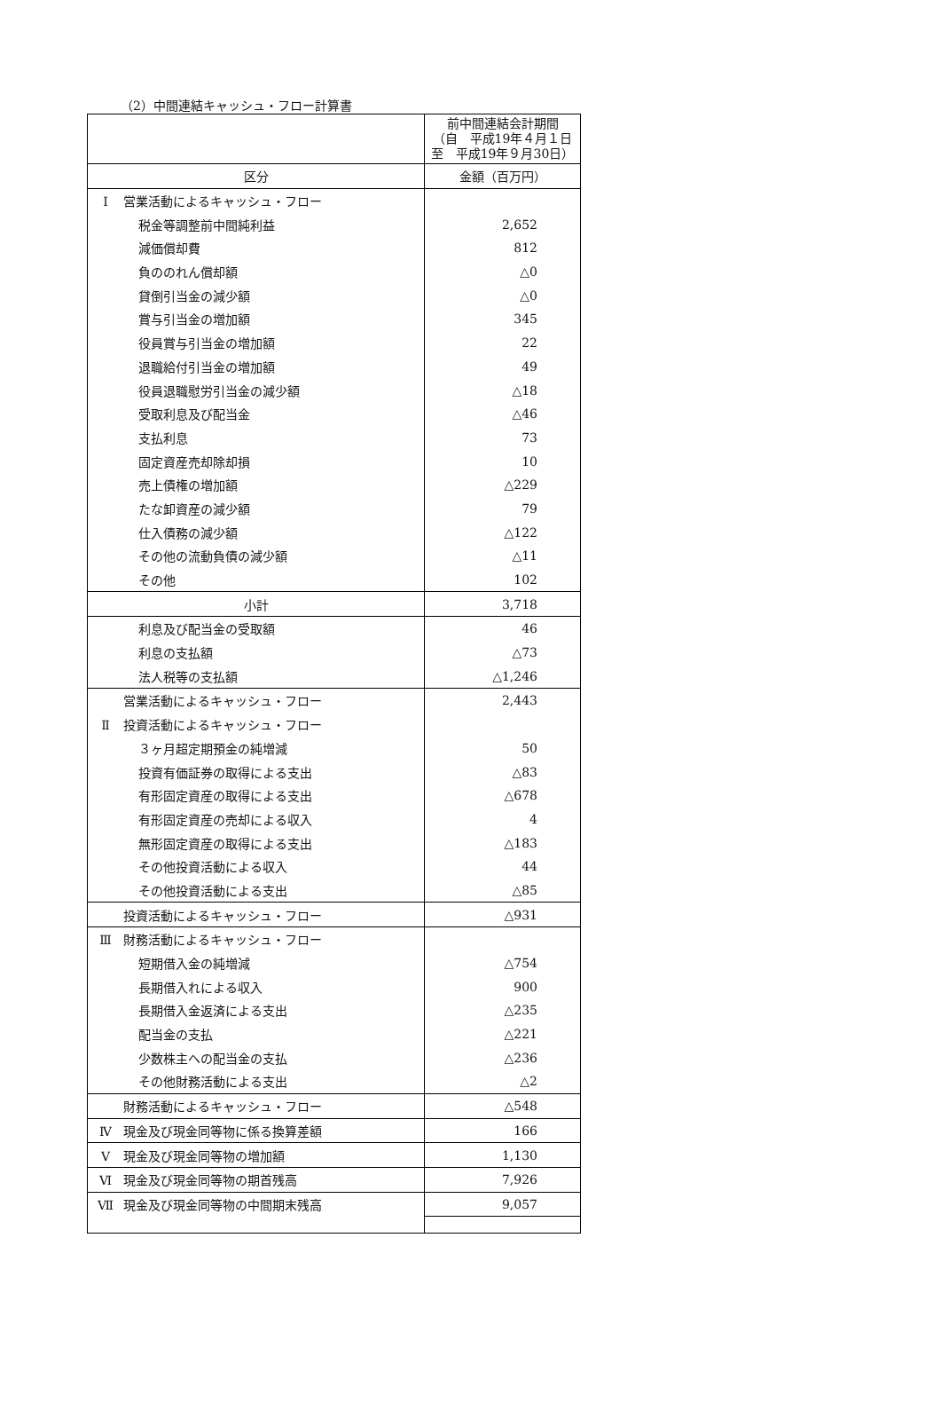（2）中間連結キャッシュ・フロー計算書
| | 前中間連結会計期間 （自 平成19年４月１日 至 平成19年９月30日） |
| 区分 | 金額（百万円） |
| Ⅰ 営業活動によるキャッシュ・フロー | |
| 税金等調整前中間純利益 | 2,652 |
| 減価償却費 | 812 |
| 負ののれん償却額 | △0 |
| 貸倒引当金の減少額 | △0 |
| 賞与引当金の増加額 | 345 |
| 役員賞与引当金の増加額 | 22 |
| 退職給付引当金の増加額 | 49 |
| 役員退職慰労引当金の減少額 | △18 |
| 受取利息及び配当金 | △46 |
| 支払利息 | 73 |
| 固定資産売却除却損 | 10 |
| 売上債権の増加額 | △229 |
| たな卸資産の減少額 | 79 |
| 仕入債務の減少額 | △122 |
| その他の流動負債の減少額 | △11 |
| その他 | 102 |
| 小計 | 3,718 |
| 利息及び配当金の受取額 | 46 |
| 利息の支払額 | △73 |
| 法人税等の支払額 | △1,246 |
| 営業活動によるキャッシュ・フロー | 2,443 |
| Ⅱ 投資活動によるキャッシュ・フロー | |
| ３ヶ月超定期預金の純増減 | 50 |
| 投資有価証券の取得による支出 | △83 |
| 有形固定資産の取得による支出 | △678 |
| 有形固定資産の売却による収入 | 4 |
| 無形固定資産の取得による支出 | △183 |
| その他投資活動による収入 | 44 |
| その他投資活動による支出 | △85 |
| 投資活動によるキャッシュ・フロー | △931 |
| Ⅲ 財務活動によるキャッシュ・フロー | |
| 短期借入金の純増減 | △754 |
| 長期借入れによる収入 | 900 |
| 長期借入金返済による支出 | △235 |
| 配当金の支払 | △221 |
| 少数株主への配当金の支払 | △236 |
| その他財務活動による支出 | △2 |
| 財務活動によるキャッシュ・フロー | △548 |
| Ⅳ 現金及び現金同等物に係る換算差額 | 166 |
| Ⅴ 現金及び現金同等物の増加額 | 1,130 |
| Ⅵ 現金及び現金同等物の期首残高 | 7,926 |
| Ⅶ 現金及び現金同等物の中間期末残高 | 9,057 |